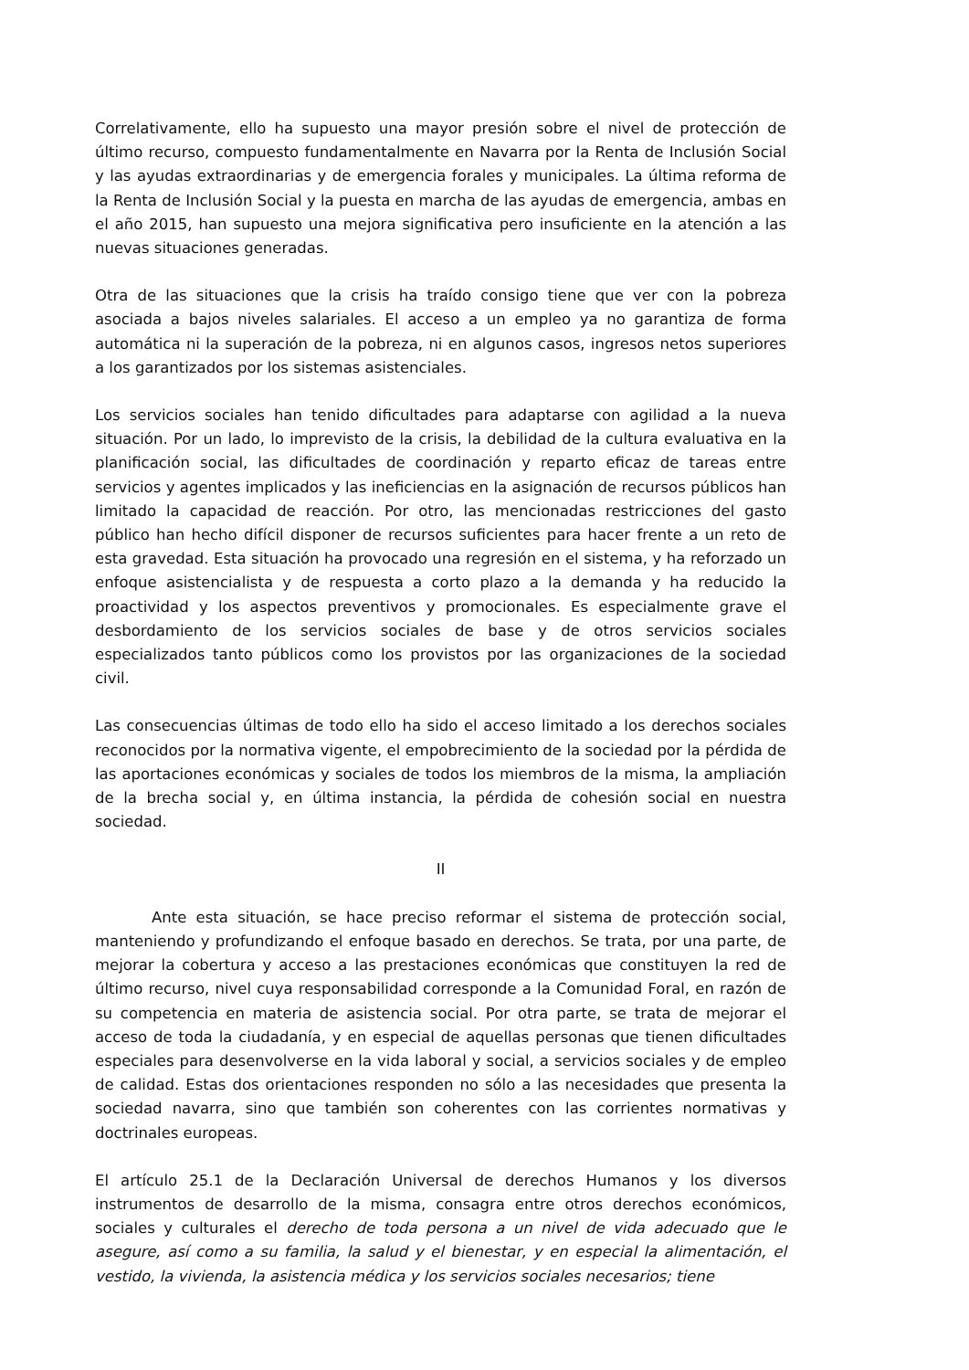Correlativamente, ello ha supuesto una mayor presión sobre el nivel de protección de último recurso, compuesto fundamentalmente en Navarra por la Renta de Inclusión Social y las ayudas extraordinarias y de emergencia forales y municipales. La última reforma de la Renta de Inclusión Social y la puesta en marcha de las ayudas de emergencia, ambas en el año 2015, han supuesto una mejora significativa pero insuficiente en la atención a las nuevas situaciones generadas.
Otra de las situaciones que la crisis ha traído consigo tiene que ver con la pobreza asociada a bajos niveles salariales. El acceso a un empleo ya no garantiza de forma automática ni la superación de la pobreza, ni en algunos casos, ingresos netos superiores a los garantizados por los sistemas asistenciales.
Los servicios sociales han tenido dificultades para adaptarse con agilidad a la nueva situación. Por un lado, lo imprevisto de la crisis, la debilidad de la cultura evaluativa en la planificación social, las dificultades de coordinación y reparto eficaz de tareas entre servicios y agentes implicados y las ineficiencias en la asignación de recursos públicos han limitado la capacidad de reacción. Por otro, las mencionadas restricciones del gasto público han hecho difícil disponer de recursos suficientes para hacer frente a un reto de esta gravedad. Esta situación ha provocado una regresión en el sistema, y ha reforzado un enfoque asistencialista y de respuesta a corto plazo a la demanda y ha reducido la proactividad y los aspectos preventivos y promocionales. Es especialmente grave el desbordamiento de los servicios sociales de base y de otros servicios sociales especializados tanto públicos como los provistos por las organizaciones de la sociedad civil.
Las consecuencias últimas de todo ello ha sido el acceso limitado a los derechos sociales reconocidos por la normativa vigente, el empobrecimiento de la sociedad por la pérdida de las aportaciones económicas y sociales de todos los miembros de la misma, la ampliación de la brecha social y, en última instancia, la pérdida de cohesión social en nuestra sociedad.
II
Ante esta situación, se hace preciso reformar el sistema de protección social, manteniendo y profundizando el enfoque basado en derechos. Se trata, por una parte, de mejorar la cobertura y acceso a las prestaciones económicas que constituyen la red de último recurso, nivel cuya responsabilidad corresponde a la Comunidad Foral, en razón de su competencia en materia de asistencia social. Por otra parte, se trata de mejorar el acceso de toda la ciudadanía, y en especial de aquellas personas que tienen dificultades especiales para desenvolverse en la vida laboral y social, a servicios sociales y de empleo de calidad. Estas dos orientaciones responden no sólo a las necesidades que presenta la sociedad navarra, sino que también son coherentes con las corrientes normativas y doctrinales europeas.
El artículo 25.1 de la Declaración Universal de derechos Humanos y los diversos instrumentos de desarrollo de la misma, consagra entre otros derechos económicos, sociales y culturales el derecho de toda persona a un nivel de vida adecuado que le asegure, así como a su familia, la salud y el bienestar, y en especial la alimentación, el vestido, la vivienda, la asistencia médica y los servicios sociales necesarios; tiene